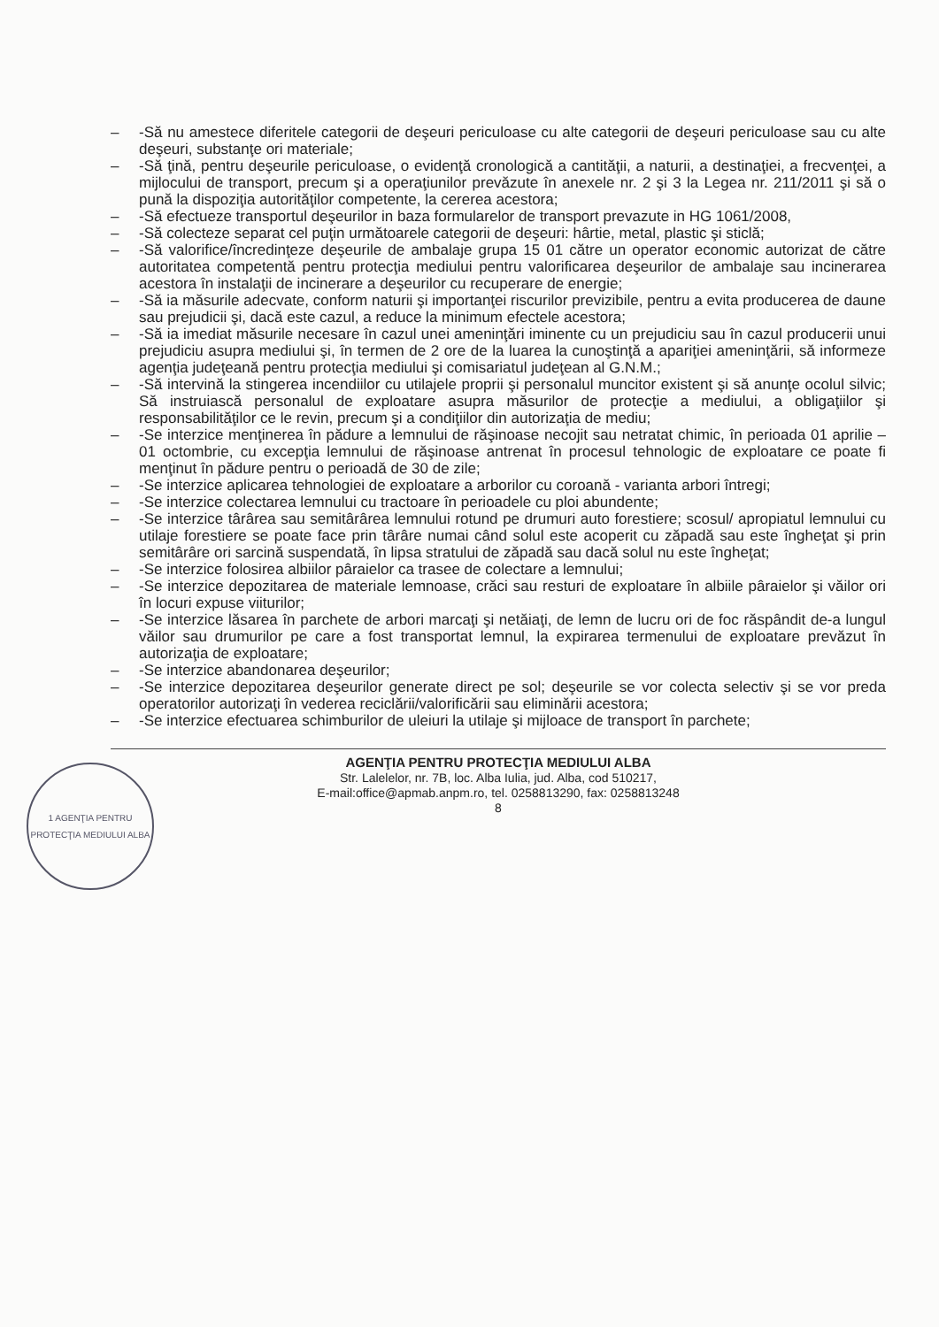– -Să nu amestece diferitele categorii de deşeuri periculoase cu alte categorii de deşeuri periculoase sau cu alte deşeuri, substanţe ori materiale;
– -Să ţină, pentru deşeurile periculoase, o evidenţă cronologică a cantităţii, a naturii, a destinaţiei, a frecvenţei, a mijlocului de transport, precum şi a operaţiunilor prevăzute în anexele nr. 2 şi 3 la Legea nr. 211/2011 şi să o pună la dispoziţia autorităţilor competente, la cererea acestora;
– -Să efectueze transportul deşeurilor in baza formularelor de transport prevazute in HG 1061/2008,
– -Să colecteze separat cel puţin următoarele categorii de deşeuri: hârtie, metal, plastic şi sticlă;
– -Să valorifice/încredinţeze deşeurile de ambalaje grupa 15 01 către un operator economic autorizat de către autoritatea competentă pentru protecţia mediului pentru valorificarea deşeurilor de ambalaje sau incinerarea acestora în instalaţii de incinerare a deşeurilor cu recuperare de energie;
– -Să ia măsurile adecvate, conform naturii şi importanţei riscurilor previzibile, pentru a evita producerea de daune sau prejudicii şi, dacă este cazul, a reduce la minimum efectele acestora;
– -Să ia imediat măsurile necesare în cazul unei ameninţări iminente cu un prejudiciu sau în cazul producerii unui prejudiciu asupra mediului şi, în termen de 2 ore de la luarea la cunoştinţă a apariţiei ameninţării, să informeze agenţia judeţeană pentru protecţia mediului şi comisariatul judeţean al G.N.M.;
– -Să intervină la stingerea incendiilor cu utilajele proprii şi personalul muncitor existent şi să anunţe ocolul silvic; Să instruiască personalul de exploatare asupra măsurilor de protecţie a mediului, a obligaţiilor şi responsabilităţilor ce le revin, precum şi a condiţiilor din autorizaţia de mediu;
– -Se interzice menţinerea în pădure a lemnului de răşinoase necojit sau netratat chimic, în perioada 01 aprilie – 01 octombrie, cu excepţia lemnului de răşinoase antrenat în procesul tehnologic de exploatare ce poate fi menţinut în pădure pentru o perioadă de 30 de zile;
– -Se interzice aplicarea tehnologiei de exploatare a arborilor cu coroană - varianta arbori întregi;
– -Se interzice colectarea lemnului cu tractoare în perioadele cu ploi abundente;
– -Se interzice târârea sau semitârârea lemnului rotund pe drumuri auto forestiere; scosul/ apropiatul lemnului cu utilaje forestiere se poate face prin târâre numai când solul este acoperit cu zăpadă sau este îngheţat şi prin semitârâre ori sarcină suspendată, în lipsa stratului de zăpadă sau dacă solul nu este îngheţat;
– -Se interzice folosirea albiilor pâraielor ca trasee de colectare a lemnului;
– -Se interzice depozitarea de materiale lemnoase, crăci sau resturi de exploatare în albiile pâraielor şi văilor ori în locuri expuse viiturilor;
– -Se interzice lăsarea în parchete de arbori marcaţi şi netăiaţi, de lemn de lucru ori de foc răspândit de-a lungul văilor sau drumurilor pe care a fost transportat lemnul, la expirarea termenului de exploatare prevăzut în autorizaţia de exploatare;
– -Se interzice abandonarea deşeurilor;
– -Se interzice depozitarea deşeurilor generate direct pe sol; deşeurile se vor colecta selectiv şi se vor preda operatorilor autorizaţi în vederea reciclării/valorificării sau eliminării acestora;
– -Se interzice efectuarea schimburilor de uleiuri la utilaje şi mijloace de transport în parchete;
AGENŢIA PENTRU PROTECŢIA MEDIULUI ALBA
Str. Lalelelor, nr. 7B, loc. Alba Iulia, jud. Alba, cod 510217,
E-mail:office@apmab.anpm.ro, tel. 0258813290, fax: 0258813248
8
1 AGENŢIA PENTRU PROTECŢIA MEDIULUI ALBA